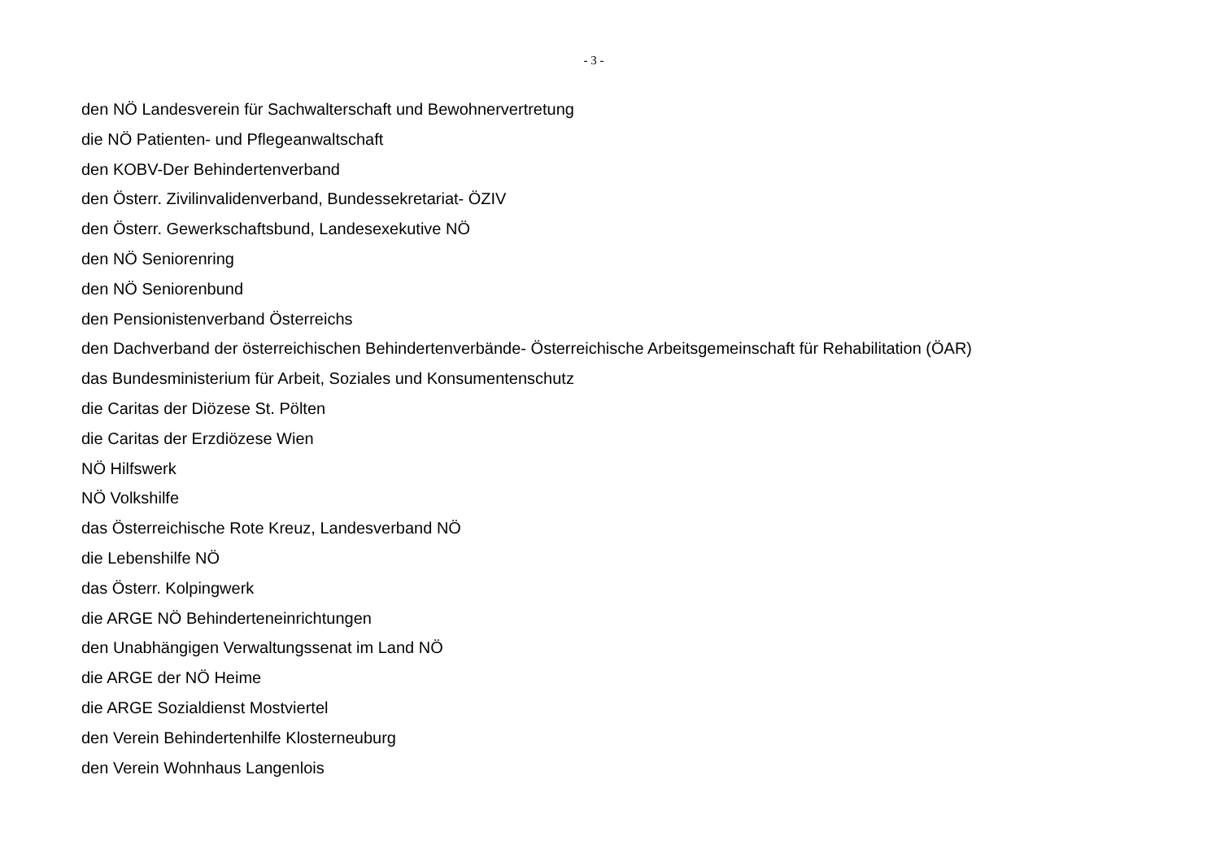- 3 -
den NÖ Landesverein für Sachwalterschaft und Bewohnervertretung
die NÖ Patienten- und Pflegeanwaltschaft
den KOBV-Der Behindertenverband
den Österr. Zivilinvalidenverband, Bundessekretariat- ÖZIV
den Österr. Gewerkschaftsbund, Landesexekutive NÖ
den NÖ Seniorenring
den NÖ Seniorenbund
den Pensionistenverband Österreichs
den Dachverband der österreichischen Behindertenverbände- Österreichische Arbeitsgemeinschaft für Rehabilitation (ÖAR)
das Bundesministerium für Arbeit, Soziales und Konsumentenschutz
die Caritas der Diözese St. Pölten
die Caritas der Erzdiözese Wien
NÖ Hilfswerk
NÖ Volkshilfe
das Österreichische Rote Kreuz, Landesverband NÖ
die Lebenshilfe NÖ
das Österr. Kolpingwerk
die ARGE NÖ Behinderteneinrichtungen
den Unabhängigen Verwaltungssenat im Land NÖ
die ARGE der NÖ Heime
die ARGE Sozialdienst Mostviertel
den Verein Behindertenhilfe Klosterneuburg
den Verein Wohnhaus Langenlois